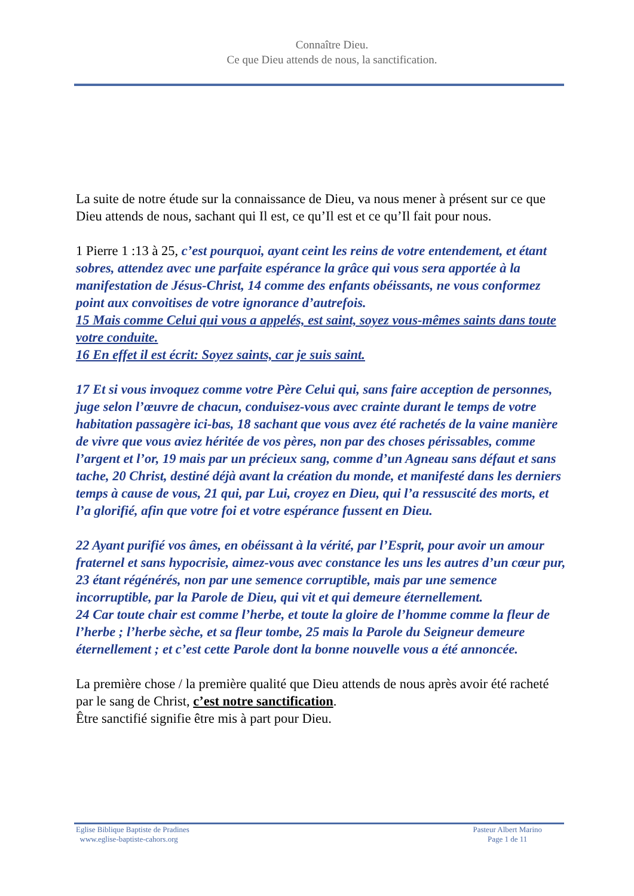Connaître Dieu.
Ce que Dieu attends de nous, la sanctification.
La suite de notre étude sur la connaissance de Dieu, va nous mener à présent sur ce que Dieu attends de nous, sachant qui Il est, ce qu’Il est et ce qu’Il fait pour nous.
1 Pierre 1 :13 à 25, c’est pourquoi, ayant ceint les reins de votre entendement, et étant sobres, attendez avec une parfaite espérance la grâce qui vous sera apportée à la manifestation de Jésus-Christ, 14 comme des enfants obéissants, ne vous conformez point aux convoitises de votre ignorance d’autrefois.
15 Mais comme Celui qui vous a appelés, est saint, soyez vous-mêmes saints dans toute votre conduite.
16 En effet il est écrit: Soyez saints, car je suis saint.
17 Et si vous invoquez comme votre Père Celui qui, sans faire acception de personnes, juge selon l’œuvre de chacun, conduisez-vous avec crainte durant le temps de votre habitation passagère ici-bas, 18 sachant que vous avez été rachetés de la vaine manière de vivre que vous aviez héritée de vos pères, non par des choses périssables, comme l’argent et l’or, 19 mais par un précieux sang, comme d’un Agneau sans défaut et sans tache, 20 Christ, destiné déjà avant la création du monde, et manifesté dans les derniers temps à cause de vous, 21 qui, par Lui, croyez en Dieu, qui l’a ressuscité des morts, et l’a glorifié, afin que votre foi et votre espérance fussent en Dieu.
22 Ayant purifié vos âmes, en obéissant à la vérité, par l’Esprit, pour avoir un amour fraternel et sans hypocrisie, aimez-vous avec constance les uns les autres d’un cœur pur, 23 étant régénérés, non par une semence corruptible, mais par une semence incorruptible, par la Parole de Dieu, qui vit et qui demeure éternellement.
24 Car toute chair est comme l’herbe, et toute la gloire de l’homme comme la fleur de l’herbe ; l’herbe sèche, et sa fleur tombe, 25 mais la Parole du Seigneur demeure éternellement ; et c’est cette Parole dont la bonne nouvelle vous a été annoncée.
La première chose / la première qualité que Dieu attends de nous après avoir été racheté par le sang de Christ, c’est notre sanctification.
Être sanctifié signifie être mis à part pour Dieu.
Eglise Biblique Baptiste de Pradines
www.eglise-baptiste-cahors.org
Pasteur Albert Marino
Page 1 de 11